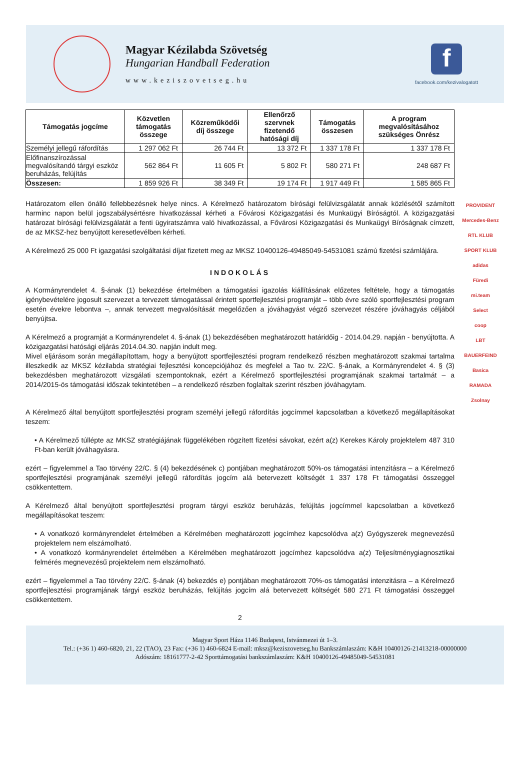Magyar Kézilabda Szövetség
Hungarian Handball Federation
www.keziszovetseg.hu
f
facebook.com/kezivalogatott
| Támogatás jogcíme | Közvetlen támogatás összege | Közreműködői díj összege | Ellenőrző szervnek fizetendő hatósági díj | Támogatás összesen | A program megvalósításához szükséges Önrész |
| --- | --- | --- | --- | --- | --- |
| Személyi jellegű ráfordítás | 1 297 062 Ft | 26 744 Ft | 13 372 Ft | 1 337 178 Ft | 1 337 178 Ft |
| Előfinanszírozással megvalósítandó tárgyi eszköz beruházás, felújítás | 562 864 Ft | 11 605 Ft | 5 802 Ft | 580 271 Ft | 248 687 Ft |
| Összesen: | 1 859 926 Ft | 38 349 Ft | 19 174 Ft | 1 917 449 Ft | 1 585 865 Ft |
Határozatom ellen önálló fellebbezésnek helye nincs. A Kérelmező határozatom bírósági felülvizsgálatát annak közlésétől számított harminc napon belül jogszabálysértésre hivatkozással kérheti a Fővárosi Közigazgatási és Munkaügyi Bíróságtól. A közigazgatási határozat bírósági felülvizsgálatát a fenti ügyiratszámra való hivatkozással, a Fővárosi Közigazgatási és Munkaügyi Bíróságnak címzett, de az MKSZ-hez benyújtott keresetlevélben kérheti.
A Kérelmező 25 000 Ft igazgatási szolgáltatási díjat fizetett meg az MKSZ 10400126-49485049-54531081 számú fizetési számlájára.
INDOKOLÁS
A Kormányrendelet 4. §-ának (1) bekezdése értelmében a támogatási igazolás kiállításának előzetes feltétele, hogy a támogatás igénybevételére jogosult szervezet a tervezett támogatással érintett sportfejlesztési programját – több évre szóló sportfejlesztési program esetén évekre lebontva –, annak tervezett megvalósítását megelőzően a jóváhagyást végző szervezet részére jóváhagyás céljából benyújtsa.
A Kérelmező a programját a Kormányrendelet 4. §-ának (1) bekezdésében meghatározott határidőig - 2014.04.29. napján - benyújtotta. A közigazgatási hatósági eljárás 2014.04.30. napján indult meg.
Mivel eljárásom során megállapítottam, hogy a benyújtott sportfejlesztési program rendelkező részben meghatározott szakmai tartalma illeszkedik az MKSZ kézilabda stratégiai fejlesztési koncepciójához és megfelel a Tao tv. 22/C. §-ának, a Kormányrendelet 4. § (3) bekezdésben meghatározott vizsgálati szempontoknak, ezért a Kérelmező sportfejlesztési programjának szakmai tartalmát – a 2014/2015-ös támogatási időszak tekintetében – a rendelkező részben foglaltak szerint részben jóváhagytam.
A Kérelmező által benyújtott sportfejlesztési program személyi jellegű ráfordítás jogcímmel kapcsolatban a következő megállapításokat teszem:
• A Kérelmező túllépte az MKSZ stratégiájának függelékében rögzített fizetési sávokat, ezért a(z) Kerekes Károly projektelem 487 310 Ft-ban került jóváhagyásra.
ezért – figyelemmel a Tao törvény 22/C. § (4) bekezdésének c) pontjában meghatározott 50%-os támogatási intenzitásra – a Kérelmező sportfejlesztési programjának személyi jellegű ráfordítás jogcím alá betervezett költségét 1 337 178 Ft támogatási összeggel csökkentettem.
A Kérelmező által benyújtott sportfejlesztési program tárgyi eszköz beruházás, felújítás jogcímmel kapcsolatban a következő megállapításokat teszem:
• A vonatkozó kormányrendelet értelmében a Kérelmében meghatározott jogcímhez kapcsolódva a(z) Gyógyszerek megnevezésű projektelem nem elszámolható.
• A vonatkozó kormányrendelet értelmében a Kérelmében meghatározott jogcímhez kapcsolódva a(z) Teljesítménygiagnosztikai felmérés megnevezésű projektelem nem elszámolható.
ezért – figyelemmel a Tao törvény 22/C. §-ának (4) bekezdés e) pontjában meghatározott 70%-os támogatási intenzitásra – a Kérelmező sportfejlesztési programjának tárgyi eszköz beruházás, felújítás jogcím alá betervezett költségét 580 271 Ft támogatási összeggel csökkentettem.
2
PROVIDENT
Mercedes-Benz
RTL KLUB
SPORT KLUB
adidas
Füredi
mi.team
Select
coop
LBT
BAUERFEIND
Basica
RAMADA
Zsolnay
Magyar Sport Háza 1146 Budapest, Istvánmezei út 1–3.
Tel.: (+36 1) 460-6820, 21, 22 (TAO), 23 Fax: (+36 1) 460-6824 E-mail: mksz@keziszovetseg.hu Bankszámlaszám: K&H 10400126-21413218-00000000
Adószám: 18161777-2-42 Sporttámogatási bankszámlaszám: K&H 10400126-49485049-54531081